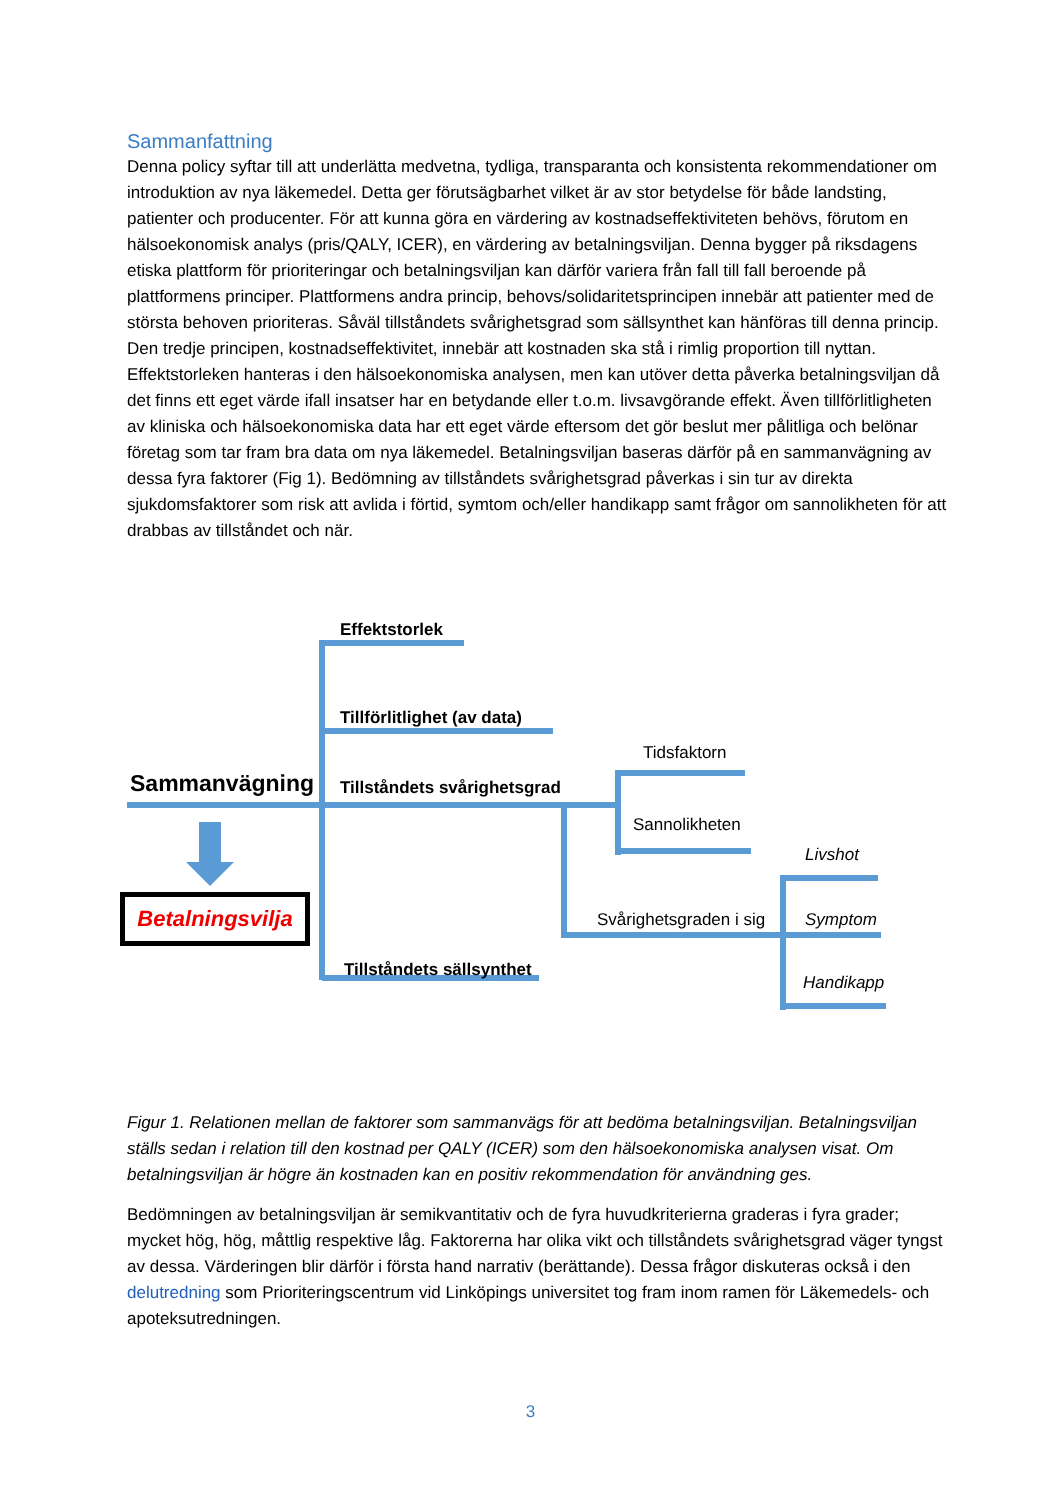Sammanfattning
Denna policy syftar till att underlätta medvetna, tydliga, transparanta och konsistenta rekommendationer om introduktion av nya läkemedel. Detta ger förutsägbarhet vilket är av stor betydelse för både landsting, patienter och producenter. För att kunna göra en värdering av kostnadseffektiviteten behövs, förutom en hälsoekonomisk analys (pris/QALY, ICER), en värdering av betalningsviljan. Denna bygger på riksdagens etiska plattform för prioriteringar och betalningsviljan kan därför variera från fall till fall beroende på plattformens principer. Plattformens andra princip, behovs/solidaritetsprincipen innebär att patienter med de största behoven prioriteras. Såväl tillståndets svårighetsgrad som sällsynthet kan hänföras till denna princip. Den tredje principen, kostnadseffektivitet, innebär att kostnaden ska stå i rimlig proportion till nyttan. Effektstorleken hanteras i den hälsoekonomiska analysen, men kan utöver detta påverka betalningsviljan då det finns ett eget värde ifall insatser har en betydande eller t.o.m. livsavgörande effekt. Även tillförlitligheten av kliniska och hälsoekonomiska data har ett eget värde eftersom det gör beslut mer pålitliga och belönar företag som tar fram bra data om nya läkemedel. Betalningsviljan baseras därför på en sammanvägning av dessa fyra faktorer (Fig 1). Bedömning av tillståndets svårighetsgrad påverkas i sin tur av direkta sjukdomsfaktorer som risk att avlida i förtid, symtom och/eller handikapp samt frågor om sannolikheten för att drabbas av tillståndet och när.
Effektstorlek
Tillförlitlighet (av data)
Sammanvägning Tillståndets svårighetsgrad
Tidsfaktorn
Sannolikheten
Livshot
Svårighetsgraden i sig Symptom
Handikapp
Tillståndets sällsynthet
Betalningsvilja
Figur 1. Relationen mellan de faktorer som sammanvägs för att bedöma betalningsviljan. Betalningsviljan ställs sedan i relation till den kostnad per QALY (ICER) som den hälsoekonomiska analysen visat. Om betalningsviljan är högre än kostnaden kan en positiv rekommendation för användning ges.
Bedömningen av betalningsviljan är semikvantitativ och de fyra huvudkriterierna graderas i fyra grader; mycket hög, hög, måttlig respektive låg. Faktorerna har olika vikt och tillståndets svårighetsgrad väger tyngst av dessa. Värderingen blir därför i första hand narrativ (berättande). Dessa frågor diskuteras också i den delutredning som Prioriteringscentrum vid Linköpings universitet tog fram inom ramen för Läkemedels- och apoteksutredningen.
3